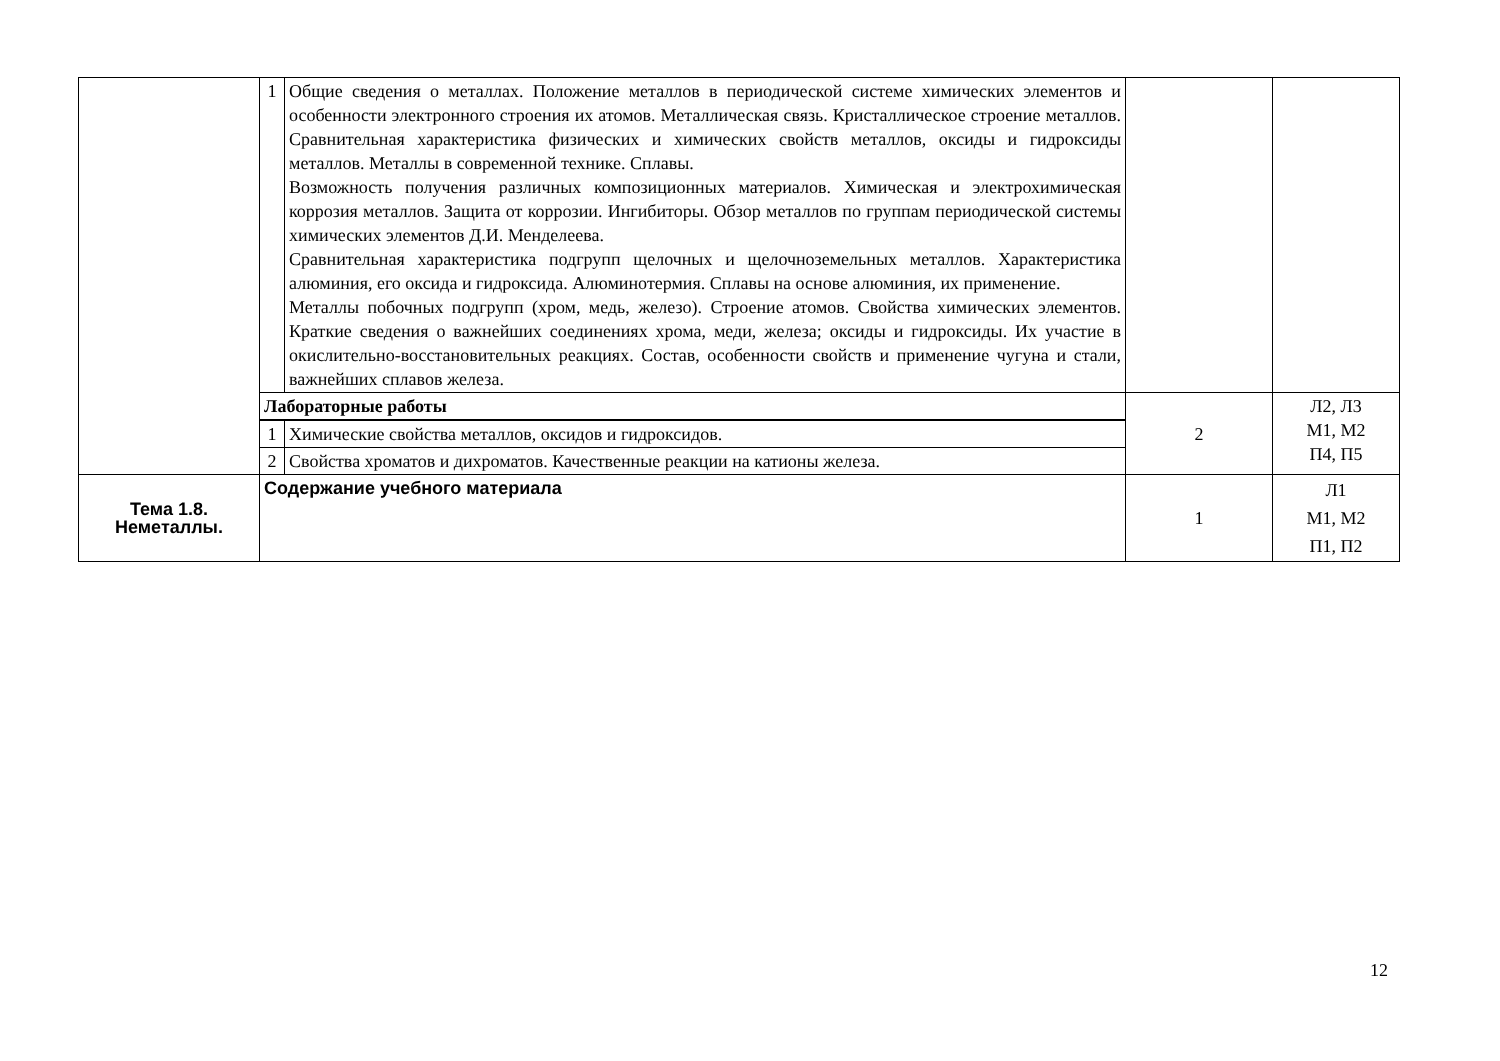| | 1 | Общие сведения о металлах. Положение металлов в периодической системе химических элементов и особенности электронного строения их атомов. Металлическая связь. Кристаллическое строение металлов. Сравнительная характеристика физических и химических свойств металлов, оксиды и гидроксиды металлов. Металлы в современной технике. Сплавы. Возможность получения различных композиционных материалов. Химическая и электрохимическая коррозия металлов. Защита от коррозии. Ингибиторы. Обзор металлов по группам периодической системы химических элементов Д.И. Менделеева. Сравнительная характеристика подгрупп щелочных и щелочноземельных металлов. Характеристика алюминия, его оксида и гидроксида. Алюминотермия. Сплавы на основе алюминия, их применение. Металлы побочных подгрупп (хром, медь, железо). Строение атомов. Свойства химических элементов. Краткие сведения о важнейших соединениях хрома, меди, железа; оксиды и гидроксиды. Их участие в окислительно-восстановительных реакциях. Состав, особенности свойств и применение чугуна и стали, важнейших сплавов железа. | | |
| | Лабораторные работы | | 2 | Л2, Л3 М1, М2 П4, П5 |
| | 1 | Химические свойства металлов, оксидов и гидроксидов. | | |
| | 2 | Свойства хроматов и дихроматов. Качественные реакции на катионы железа. | | |
| Тема 1.8. Неметаллы. | Содержание учебного материала | | 1 | Л1 М1, М2 П1, П2 |
12